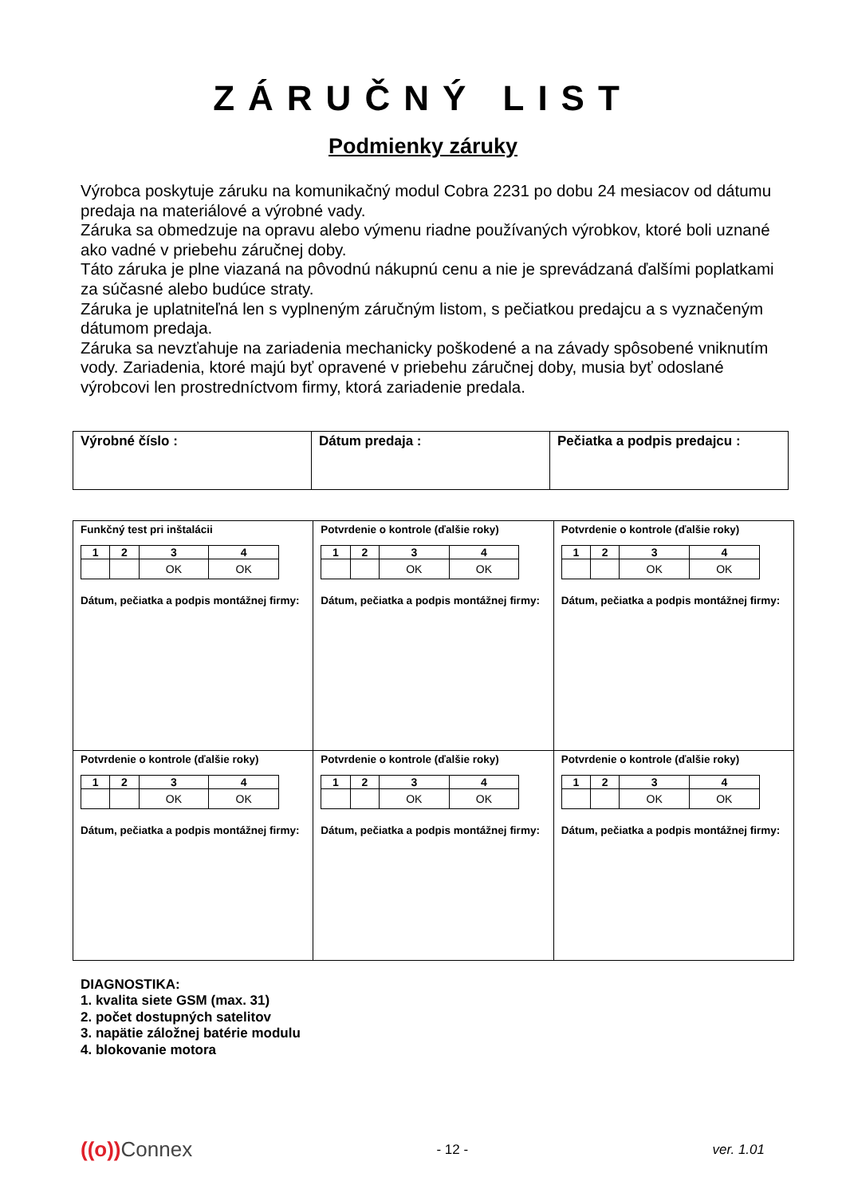ZÁRUČNÝ LIST
Podmienky záruky
Výrobca poskytuje záruku na komunikačný modul Cobra 2231 po dobu 24 mesiacov od dátumu predaja na materiálové a výrobné vady.
Záruka sa obmedzuje na opravu alebo výmenu riadne používaných výrobkov, ktoré boli uznané ako vadné v priebehu záručnej doby.
Táto záruka je plne viazaná na pôvodnú nákupnú cenu a nie je sprevádzaná ďalšími poplatkami za súčasné alebo budúce straty.
Záruka je uplatniteľná len s vyplneným záručným listom, s pečiatkou predajcu a s vyznačeným dátumom predaja.
Záruka sa nevzťahuje na zariadenia mechanicky poškodené a na závady spôsobené vniknutím vody. Zariadenia, ktoré majú byť opravené v priebehu záručnej doby, musia byť odoslané výrobcovi len prostredníctvom firmy, ktorá zariadenie predala.
| Výrobné číslo : | Dátum predaja : | Pečiatka a podpis predajcu : |
| Funkčný test pri inštalácii / 1 / 2 / 3 / 4 / / / / OK / OK / Dátum, pečiatka a podpis montážnej firmy: | Potvrdenie o kontrole (ďalšie roky) / 1 / 2 / 3 / 4 / / / / OK / OK / Dátum, pečiatka a podpis montážnej firmy: | Potvrdenie o kontrole (ďalšie roky) / 1 / 2 / 3 / 4 / / / / OK / OK / Dátum, pečiatka a podpis montážnej firmy: |
| Potvrdenie o kontrole (ďalšie roky) / 1 / 2 / 3 / 4 / / / / OK / OK / Dátum, pečiatka a podpis montážnej firmy: | Potvrdenie o kontrole (ďalšie roky) / 1 / 2 / 3 / 4 / / / / OK / OK / Dátum, pečiatka a podpis montážnej firmy: | Potvrdenie o kontrole (ďalšie roky) / 1 / 2 / 3 / 4 / / / / OK / OK / Dátum, pečiatka a podpis montážnej firmy: |
DIAGNOSTIKA:
1. kvalita siete GSM (max. 31)
2. počet dostupných satelitov
3. napätie záložnej batérie modulu
4. blokovanie motora
((o)) Connex - 12 - ver. 1.01